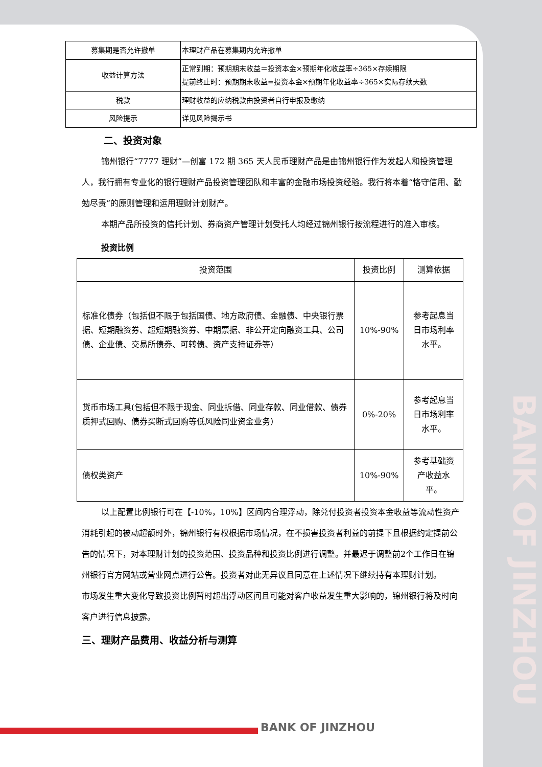| 募集期是否允许撤单 | 本理财产品在募集期内允许撤单 |
| 收益计算方法 | 正常到期：预期期末收益＝投资本金×预期年化收益率÷365×存续期限 提前终止时：预期期末收益=投资本金×预期年化收益率÷365×实际存续天数 |
| 税款 | 理财收益的应纳税款由投资者自行申报及缴纳 |
| 风险提示 | 详见风险揭示书 |
二、投资对象
锦州银行“7777 理财”—创富 172 期 365 天人民币理财产品是由锦州银行作为发起人和投资管理人，我行拥有专业化的银行理财产品投资管理团队和丰富的金融市场投资经验。我行将本着“恪守信用、勤勉尽责”的原则管理和运用理财计划财产。
本期产品所投资的信托计划、券商资产管理计划受托人均经过锦州银行按流程进行的准入审核。
投资比例
| 投资范围 | 投资比例 | 测算依据 |
| --- | --- | --- |
| 标准化债券（包括但不限于包括国债、地方政府债、金融债、中央银行票据、短期融资券、超短期融资券、中期票据、非公开定向融资工具、公司债、企业债、交易所债券、可转债、资产支持证券等） | 10%-90% | 参考起息当日市场利率水平。 |
| 货币市场工具(包括但不限于现金、同业拆借、同业存款、同业借款、债券质押式回购、债券买断式回购等低风险同业资金业务） | 0%-20% | 参考起息当日市场利率水平。 |
| 债权类资产 | 10%-90% | 参考基础资产收益水平。 |
以上配置比例银行可在【-10%，10%】区间内合理浮动，除兑付投资者投资本金收益等流动性资产消耗引起的被动超额时外，锦州银行有权根据市场情况，在不损害投资者利益的前提下且根据约定提前公告的情况下，对本理财计划的投资范围、投资品种和投资比例进行调整。并最迟于调整前2个工作日在锦州银行官方网站或营业网点进行公告。投资者对此无异议且同意在上述情况下继续持有本理财计划。
市场发生重大变化导致投资比例暂时超出浮动区间且可能对客户收益发生重大影响的，锦州银行将及时向客户进行信息披露。
三、理财产品费用、收益分析与测算
BANK OF JINZHOU
BANK OF JINZHOU